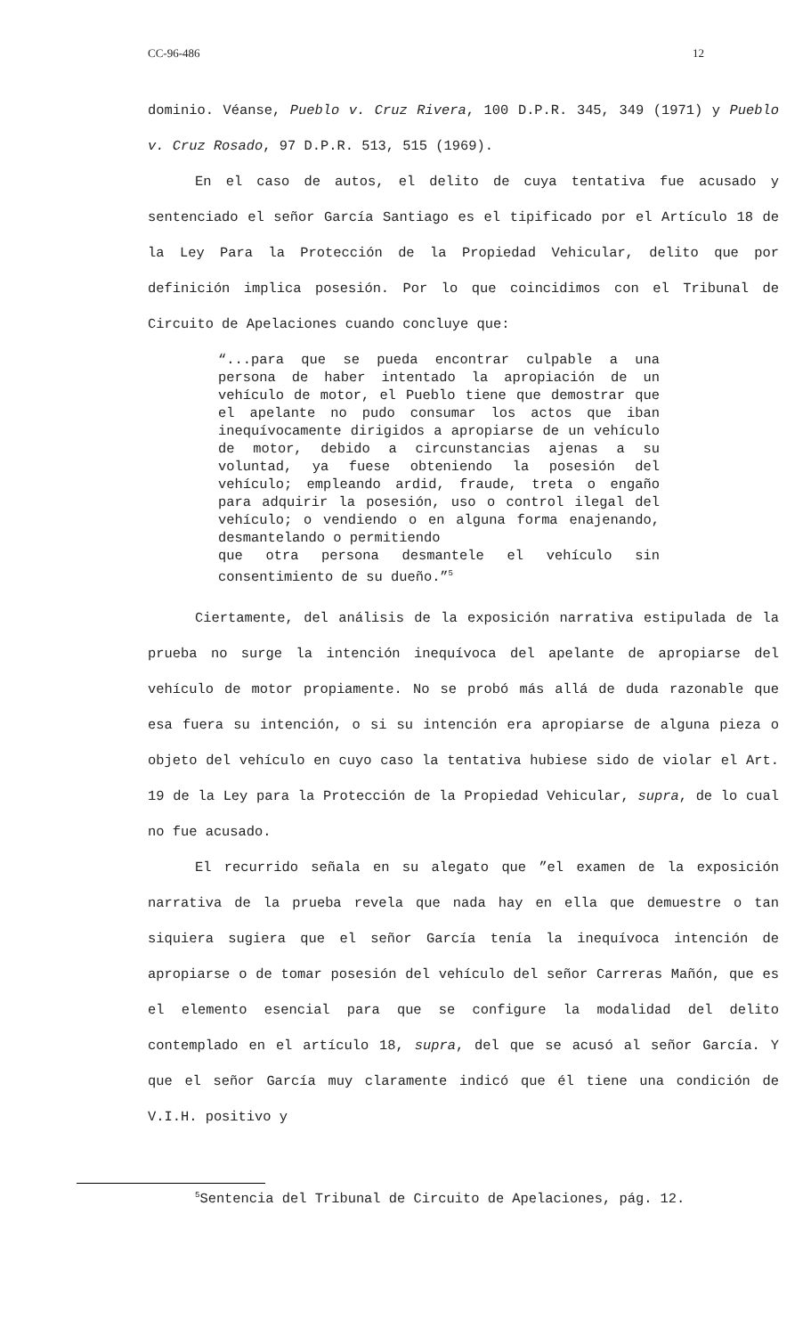CC-96-486 12
dominio. Véanse, Pueblo v. Cruz Rivera, 100 D.P.R. 345, 349 (1971) y Pueblo v. Cruz Rosado, 97 D.P.R. 513, 515 (1969).
En el caso de autos, el delito de cuya tentativa fue acusado y sentenciado el señor García Santiago es el tipificado por el Artículo 18 de la Ley Para la Protección de la Propiedad Vehicular, delito que por definición implica posesión. Por lo que coincidimos con el Tribunal de Circuito de Apelaciones cuando concluye que:
“...para que se pueda encontrar culpable a una persona de haber intentado la apropiación de un vehículo de motor, el Pueblo tiene que demostrar que el apelante no pudo consumar los actos que iban inequívocamente dirigidos a apropiarse de un vehículo de motor, debido a circunstancias ajenas a su voluntad, ya fuese obteniendo la posesión del vehículo; empleando ardid, fraude, treta o engaño para adquirir la posesión, uso o control ilegal del vehículo; o vendiendo o en alguna forma enajenando, desmantelando o permitiendo
que otra persona desmantele el vehículo sin consentimiento de su dueño.”<sup>5</sup>
Ciertamente, del análisis de la exposición narrativa estipulada de la prueba no surge la intención inequívoca del apelante de apropiarse del vehículo de motor propiamente. No se probó más allá de duda razonable que esa fuera su intención, o si su intención era apropiarse de alguna pieza o objeto del vehículo en cuyo caso la tentativa hubiese sido de violar el Art. 19 de la Ley para la Protección de la Propiedad Vehicular, supra, de lo cual no fue acusado.
El recurrido señala en su alegato que ”el examen de la exposición narrativa de la prueba revela que nada hay en ella que demuestre o tan siquiera sugiera que el señor García tenía la inequívoca intención de apropiarse o de tomar posesión del vehículo del señor Carreras Mañón, que es el elemento esencial para que se configure la modalidad del delito contemplado en el artículo 18, supra, del que se acusó al señor García. Y que el señor García muy claramente indicó que él tiene una condición de V.I.H. positivo y
<sup>5</sup> Sentencia del Tribunal de Circuito de Apelaciones, pág. 12.